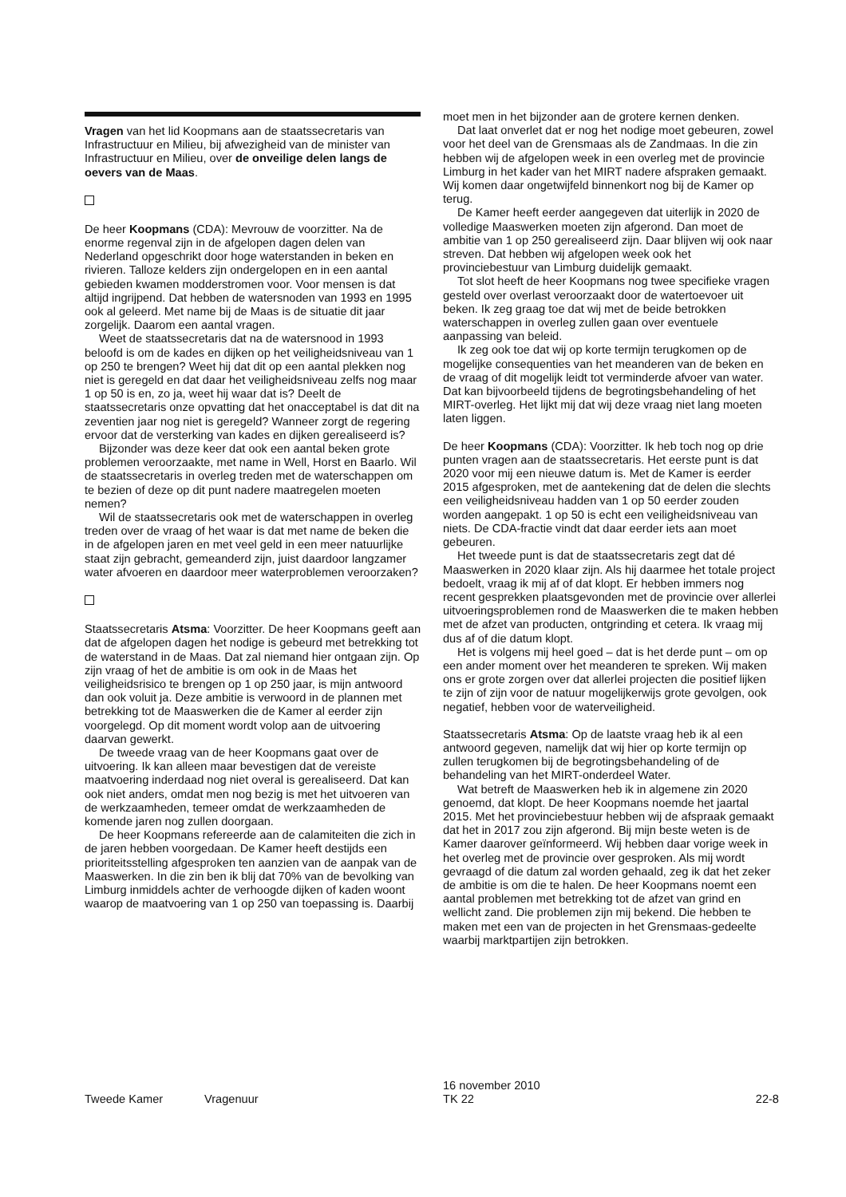Vragen van het lid Koopmans aan de staatssecretaris van Infrastructuur en Milieu, bij afwezigheid van de minister van Infrastructuur en Milieu, over de onveilige delen langs de oevers van de Maas.
De heer Koopmans (CDA): Mevrouw de voorzitter. Na de enorme regenval zijn in de afgelopen dagen delen van Nederland opgeschrikt door hoge waterstanden in beken en rivieren. Talloze kelders zijn ondergelopen en in een aantal gebieden kwamen modderstromen voor. Voor mensen is dat altijd ingrijpend. Dat hebben de watersnoden van 1993 en 1995 ook al geleerd. Met name bij de Maas is de situatie dit jaar zorgelijk. Daarom een aantal vragen.
Weet de staatssecretaris dat na de watersnood in 1993 beloofd is om de kades en dijken op het veiligheidsniveau van 1 op 250 te brengen? Weet hij dat dit op een aantal plekken nog niet is geregeld en dat daar het veiligheidsniveau zelfs nog maar 1 op 50 is en, zo ja, weet hij waar dat is? Deelt de staatssecretaris onze opvatting dat het onacceptabel is dat dit na zeventien jaar nog niet is geregeld? Wanneer zorgt de regering ervoor dat de versterking van kades en dijken gerealiseerd is?
Bijzonder was deze keer dat ook een aantal beken grote problemen veroorzaakte, met name in Well, Horst en Baarlo. Wil de staatssecretaris in overleg treden met de waterschappen om te bezien of deze op dit punt nadere maatregelen moeten nemen?
Wil de staatssecretaris ook met de waterschappen in overleg treden over de vraag of het waar is dat met name de beken die in de afgelopen jaren en met veel geld in een meer natuurlijke staat zijn gebracht, gemeanderd zijn, juist daardoor langzamer water afvoeren en daardoor meer waterproblemen veroorzaken?
Staatssecretaris Atsma: Voorzitter. De heer Koopmans geeft aan dat de afgelopen dagen het nodige is gebeurd met betrekking tot de waterstand in de Maas. Dat zal niemand hier ontgaan zijn. Op zijn vraag of het de ambitie is om ook in de Maas het veiligheidsrisico te brengen op 1 op 250 jaar, is mijn antwoord dan ook voluit ja. Deze ambitie is verwoord in de plannen met betrekking tot de Maaswerken die de Kamer al eerder zijn voorgelegd. Op dit moment wordt volop aan de uitvoering daarvan gewerkt.
De tweede vraag van de heer Koopmans gaat over de uitvoering. Ik kan alleen maar bevestigen dat de vereiste maatvoering inderdaad nog niet overal is gerealiseerd. Dat kan ook niet anders, omdat men nog bezig is met het uitvoeren van de werkzaamheden, temeer omdat de werkzaamheden de komende jaren nog zullen doorgaan.
De heer Koopmans refereerde aan de calamiteiten die zich in de jaren hebben voorgedaan. De Kamer heeft destijds een prioriteitsstelling afgesproken ten aanzien van de aanpak van de Maaswerken. In die zin ben ik blij dat 70% van de bevolking van Limburg inmiddels achter de verhoogde dijken of kaden woont waarop de maatvoering van 1 op 250 van toepassing is. Daarbij
moet men in het bijzonder aan de grotere kernen denken.
Dat laat onverlet dat er nog het nodige moet gebeuren, zowel voor het deel van de Grensmaas als de Zandmaas. In die zin hebben wij de afgelopen week in een overleg met de provincie Limburg in het kader van het MIRT nadere afspraken gemaakt. Wij komen daar ongetwijfeld binnenkort nog bij de Kamer op terug.
De Kamer heeft eerder aangegeven dat uiterlijk in 2020 de volledige Maaswerken moeten zijn afgerond. Dan moet de ambitie van 1 op 250 gerealiseerd zijn. Daar blijven wij ook naar streven. Dat hebben wij afgelopen week ook het provinciebestuur van Limburg duidelijk gemaakt.
Tot slot heeft de heer Koopmans nog twee specifieke vragen gesteld over overlast veroorzaakt door de watertoevoer uit beken. Ik zeg graag toe dat wij met de beide betrokken waterschappen in overleg zullen gaan over eventuele aanpassing van beleid.
Ik zeg ook toe dat wij op korte termijn terugkomen op de mogelijke consequenties van het meanderen van de beken en de vraag of dit mogelijk leidt tot verminderde afvoer van water. Dat kan bijvoorbeeld tijdens de begrotingsbehandeling of het MIRT-overleg. Het lijkt mij dat wij deze vraag niet lang moeten laten liggen.
De heer Koopmans (CDA): Voorzitter. Ik heb toch nog op drie punten vragen aan de staatssecretaris. Het eerste punt is dat 2020 voor mij een nieuwe datum is. Met de Kamer is eerder 2015 afgesproken, met de aantekening dat de delen die slechts een veiligheidsniveau hadden van 1 op 50 eerder zouden worden aangepakt. 1 op 50 is echt een veiligheidsniveau van niets. De CDA-fractie vindt dat daar eerder iets aan moet gebeuren.
Het tweede punt is dat de staatssecretaris zegt dat dé Maaswerken in 2020 klaar zijn. Als hij daarmee het totale project bedoelt, vraag ik mij af of dat klopt. Er hebben immers nog recent gesprekken plaatsgevonden met de provincie over allerlei uitvoeringsproblemen rond de Maaswerken die te maken hebben met de afzet van producten, ontgrinding et cetera. Ik vraag mij dus af of die datum klopt.
Het is volgens mij heel goed – dat is het derde punt – om op een ander moment over het meanderen te spreken. Wij maken ons er grote zorgen over dat allerlei projecten die positief lijken te zijn of zijn voor de natuur mogelijkerwijs grote gevolgen, ook negatief, hebben voor de waterveiligheid.
Staatssecretaris Atsma: Op de laatste vraag heb ik al een antwoord gegeven, namelijk dat wij hier op korte termijn op zullen terugkomen bij de begrotingsbehandeling of de behandeling van het MIRT-onderdeel Water.
Wat betreft de Maaswerken heb ik in algemene zin 2020 genoemd, dat klopt. De heer Koopmans noemde het jaartal 2015. Met het provinciebestuur hebben wij de afspraak gemaakt dat het in 2017 zou zijn afgerond. Bij mijn beste weten is de Kamer daarover geïnformeerd. Wij hebben daar vorige week in het overleg met de provincie over gesproken. Als mij wordt gevraagd of die datum zal worden gehaald, zeg ik dat het zeker de ambitie is om die te halen. De heer Koopmans noemt een aantal problemen met betrekking tot de afzet van grind en wellicht zand. Die problemen zijn mij bekend. Die hebben te maken met een van de projecten in het Grensmaas-gedeelte waarbij marktpartijen zijn betrokken.
Tweede Kamer Vragenuur
16 november 2010
TK 22
22-8